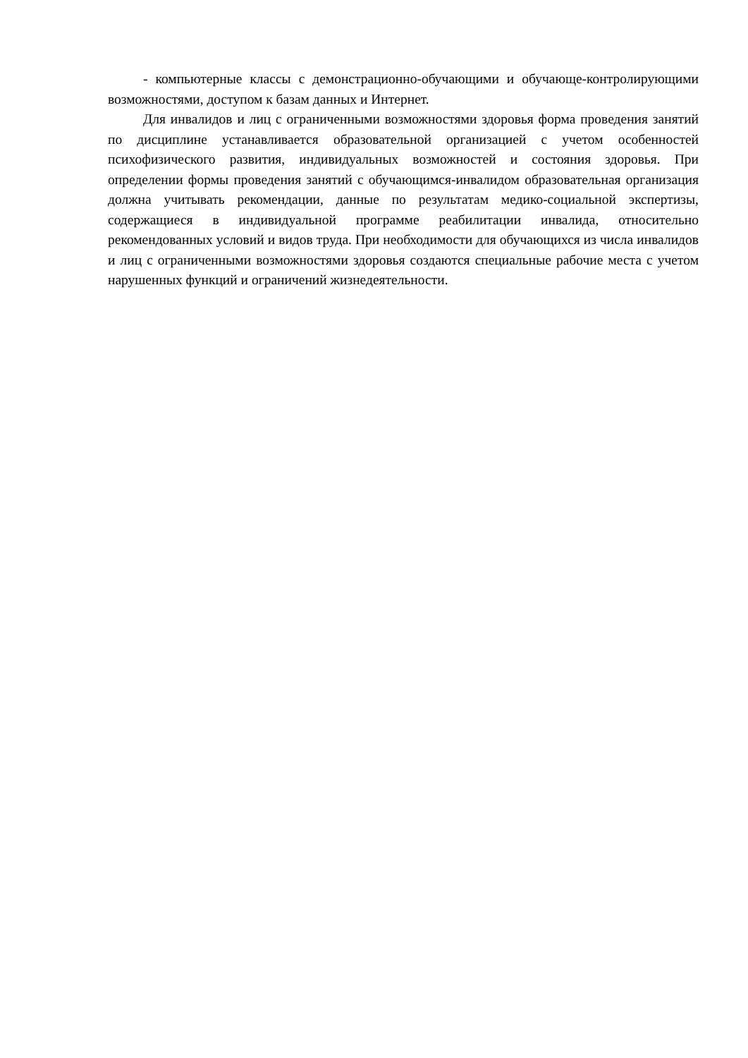- компьютерные классы с демонстрационно-обучающими и обучающе-контролирующими возможностями, доступом к базам данных и Интернет.
Для инвалидов и лиц с ограниченными возможностями здоровья форма проведения занятий по дисциплине устанавливается образовательной организацией с учетом особенностей психофизического развития, индивидуальных возможностей и состояния здоровья. При определении формы проведения занятий с обучающимся-инвалидом образовательная организация должна учитывать рекомендации, данные по результатам медико-социальной экспертизы, содержащиеся в индивидуальной программе реабилитации инвалида, относительно рекомендованных условий и видов труда. При необходимости для обучающихся из числа инвалидов и лиц с ограниченными возможностями здоровья создаются специальные рабочие места с учетом нарушенных функций и ограничений жизнедеятельности.